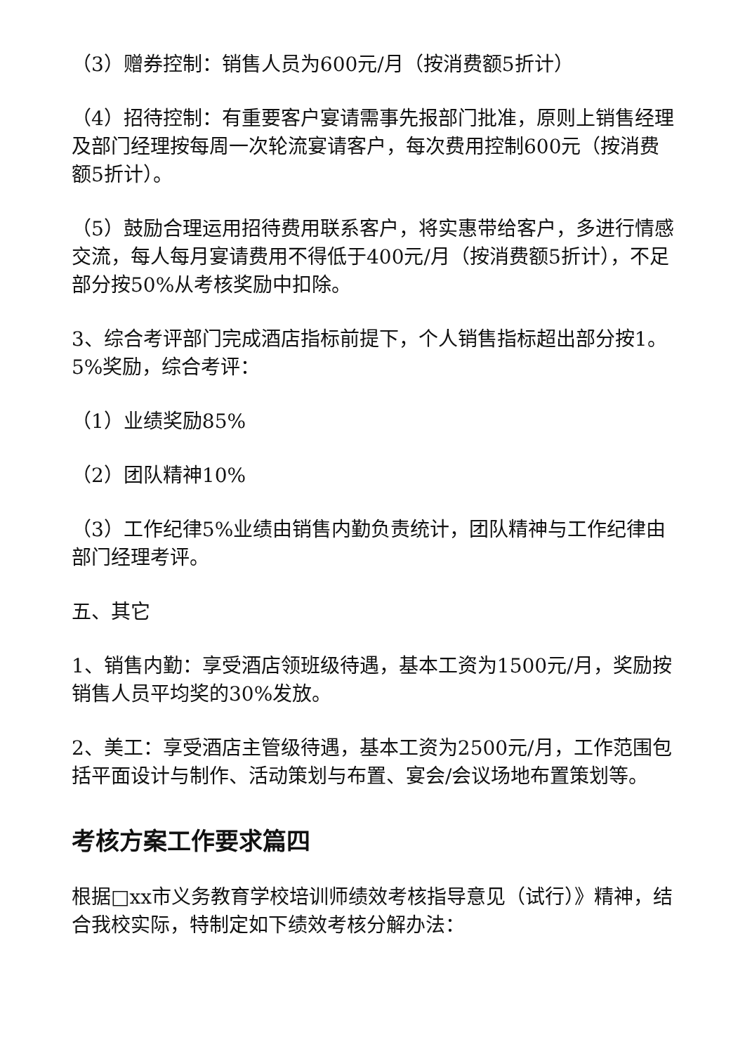（3）赠券控制：销售人员为600元/月（按消费额5折计）
（4）招待控制：有重要客户宴请需事先报部门批准，原则上销售经理及部门经理按每周一次轮流宴请客户，每次费用控制600元（按消费额5折计）。
（5）鼓励合理运用招待费用联系客户，将实惠带给客户，多进行情感交流，每人每月宴请费用不得低于400元/月（按消费额5折计），不足部分按50%从考核奖励中扣除。
3、综合考评部门完成酒店指标前提下，个人销售指标超出部分按1。5%奖励，综合考评：
（1）业绩奖励85%
（2）团队精神10%
（3）工作纪律5%业绩由销售内勤负责统计，团队精神与工作纪律由部门经理考评。
五、其它
1、销售内勤：享受酒店领班级待遇，基本工资为1500元/月，奖励按销售人员平均奖的30%发放。
2、美工：享受酒店主管级待遇，基本工资为2500元/月，工作范围包括平面设计与制作、活动策划与布置、宴会/会议场地布置策划等。
考核方案工作要求篇四
根据□xx市义务教育学校培训师绩效考核指导意见（试行）》精神，结合我校实际，特制定如下绩效考核分解办法：